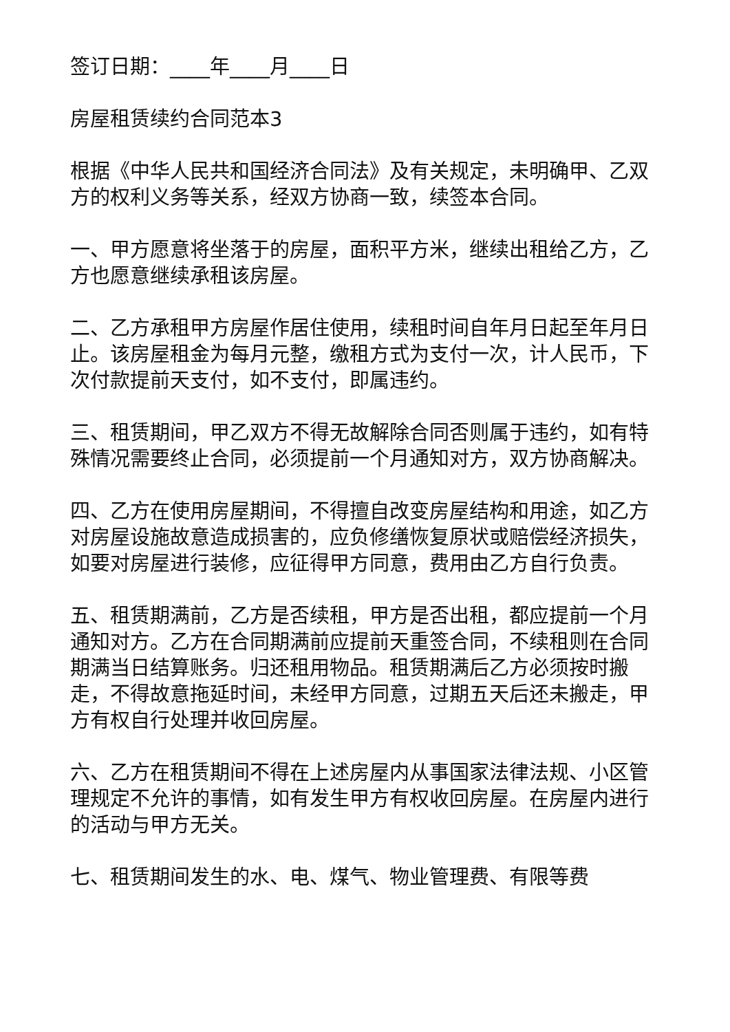签订日期：____年____月____日
房屋租赁续约合同范本3
根据《中华人民共和国经济合同法》及有关规定，未明确甲、乙双方的权利义务等关系，经双方协商一致，续签本合同。
一、甲方愿意将坐落于的房屋，面积平方米，继续出租给乙方，乙方也愿意继续承租该房屋。
二、乙方承租甲方房屋作居住使用，续租时间自年月日起至年月日止。该房屋租金为每月元整，缴租方式为支付一次，计人民币，下次付款提前天支付，如不支付，即属违约。
三、租赁期间，甲乙双方不得无故解除合同否则属于违约，如有特殊情况需要终止合同，必须提前一个月通知对方，双方协商解决。
四、乙方在使用房屋期间，不得擅自改变房屋结构和用途，如乙方对房屋设施故意造成损害的，应负修缮恢复原状或赔偿经济损失，如要对房屋进行装修，应征得甲方同意，费用由乙方自行负责。
五、租赁期满前，乙方是否续租，甲方是否出租，都应提前一个月通知对方。乙方在合同期满前应提前天重签合同，不续租则在合同期满当日结算账务。归还租用物品。租赁期满后乙方必须按时搬走，不得故意拖延时间，未经甲方同意，过期五天后还未搬走，甲方有权自行处理并收回房屋。
六、乙方在租赁期间不得在上述房屋内从事国家法律法规、小区管理规定不允许的事情，如有发生甲方有权收回房屋。在房屋内进行的活动与甲方无关。
七、租赁期间发生的水、电、煤气、物业管理费、有限等费